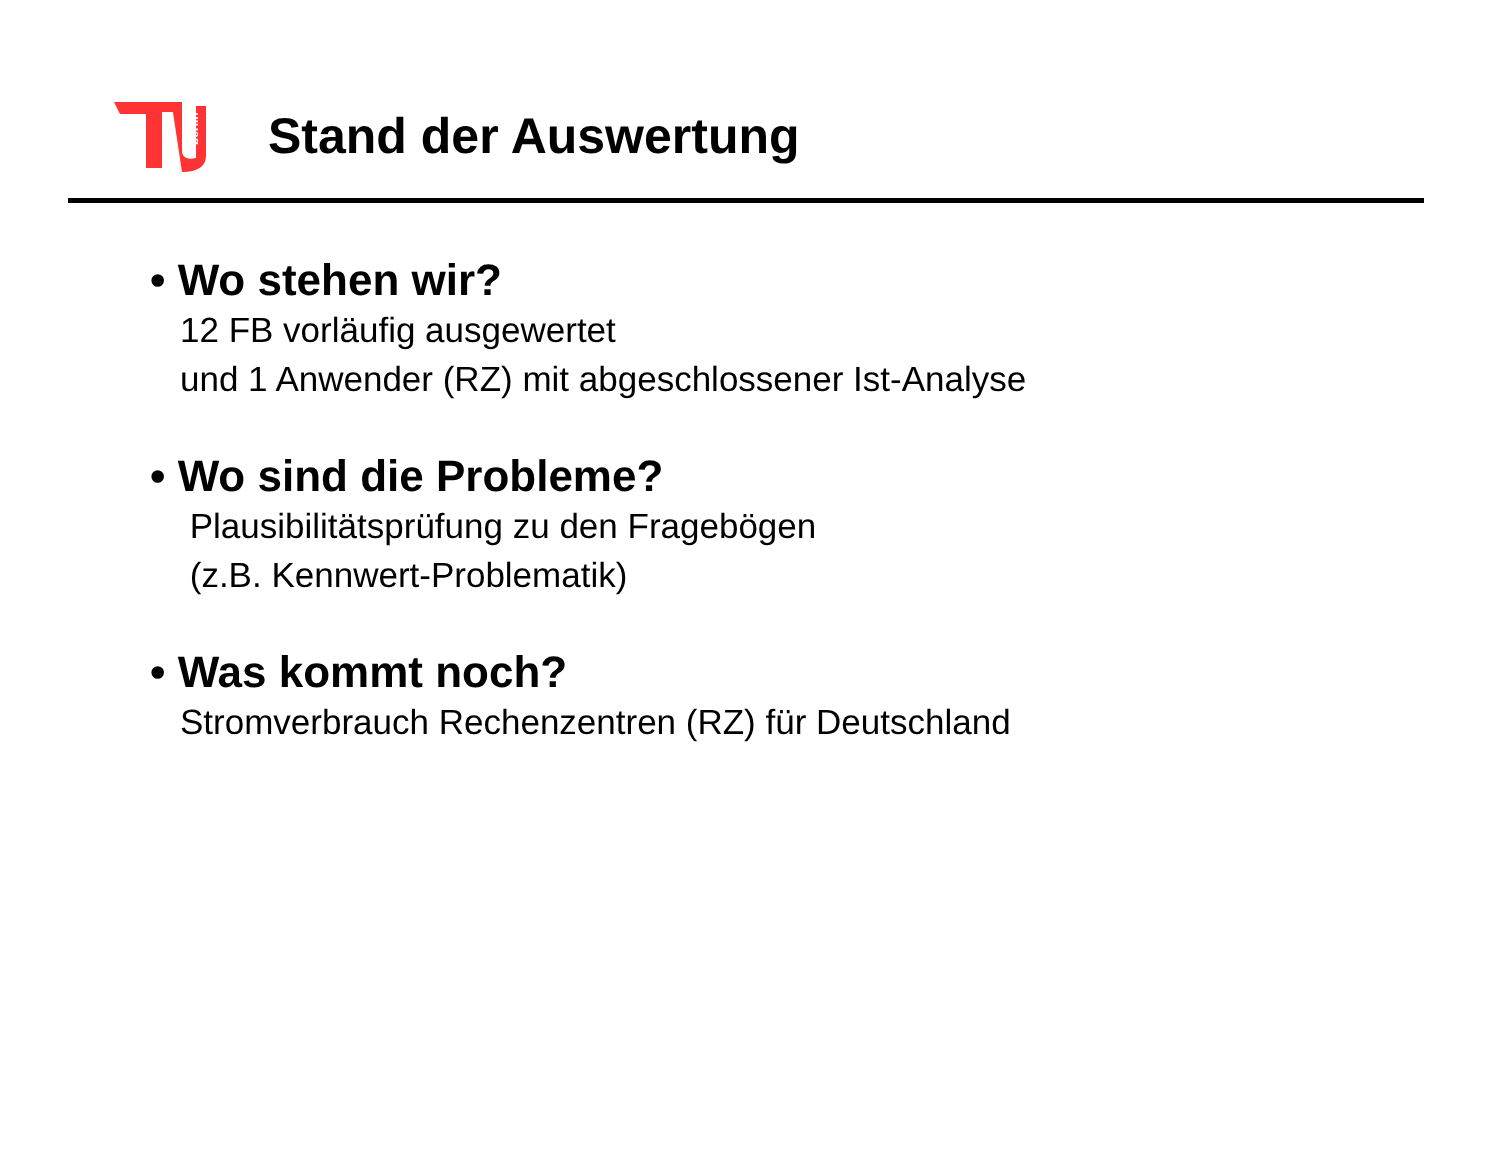berlin
Stand der Auswertung
• Wo stehen wir?
12 FB vorläufig ausgewertet
und 1 Anwender (RZ) mit abgeschlossener Ist-Analyse
• Wo sind die Probleme?
Plausibilitätsprüfung zu den Fragebögen
(z.B. Kennwert-Problematik)
• Was kommt noch?
Stromverbrauch Rechenzentren (RZ) für Deutschland